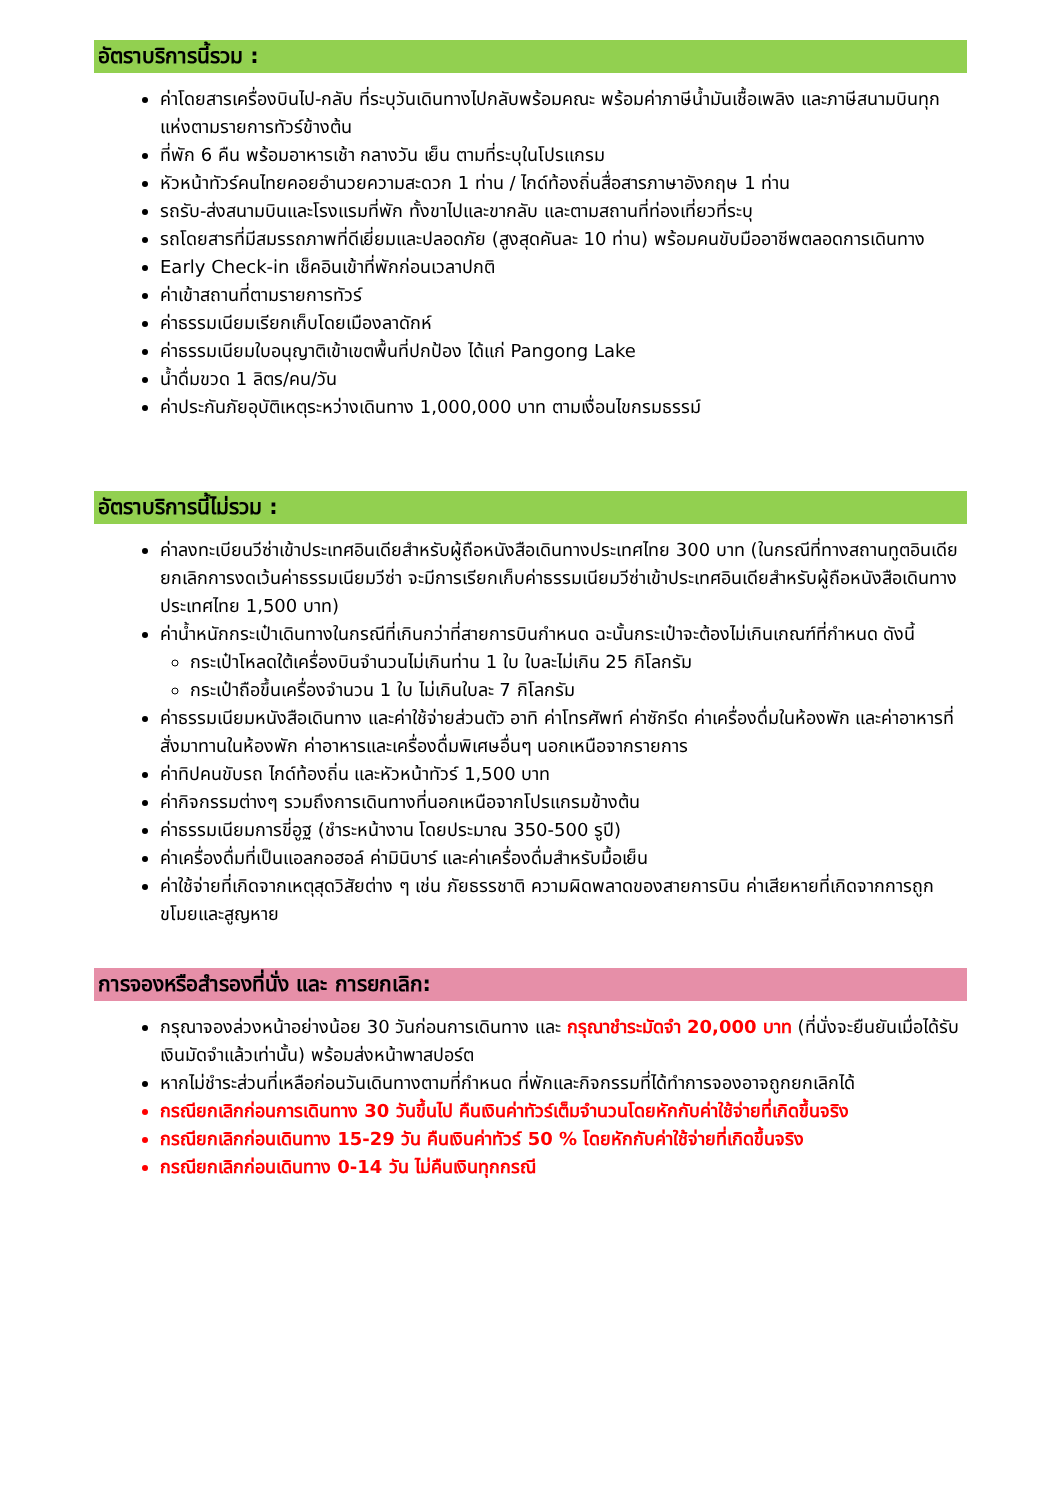อัตราบริการนี้รวม :
ค่าโดยสารเครื่องบินไป-กลับ ที่ระบุวันเดินทางไปกลับพร้อมคณะ พร้อมค่าภาษีน้ำมันเชื้อเพลิง และภาษีสนามบินทุกแห่งตามรายการทัวร์ข้างต้น
ที่พัก 6 คืน พร้อมอาหารเช้า กลางวัน เย็น ตามที่ระบุในโปรแกรม
หัวหน้าทัวร์คนไทยคอยอำนวยความสะดวก 1 ท่าน / ไกด์ท้องถิ่นสื่อสารภาษาอังกฤษ 1 ท่าน
รถรับ-ส่งสนามบินและโรงแรมที่พัก ทั้งขาไปและขากลับ และตามสถานที่ท่องเที่ยวที่ระบุ
รถโดยสารที่มีสมรรถภาพที่ดีเยี่ยมและปลอดภัย (สูงสุดคันละ 10 ท่าน) พร้อมคนขับมืออาชีพตลอดการเดินทาง
Early Check-in เช็คอินเข้าที่พักก่อนเวลาปกติ
ค่าเข้าสถานที่ตามรายการทัวร์
ค่าธรรมเนียมเรียกเก็บโดยเมืองลาดักห์
ค่าธรรมเนียมใบอนุญาติเข้าเขตพื้นที่ปกป้อง ได้แก่ Pangong Lake
น้ำดื่มขวด 1 ลิตร/คน/วัน
ค่าประกันภัยอุบัติเหตุระหว่างเดินทาง 1,000,000 บาท ตามเงื่อนไขกรมธรรม์
อัตราบริการนี้ไม่รวม :
ค่าลงทะเบียนวีซ่าเข้าประเทศอินเดียสำหรับผู้ถือหนังสือเดินทางประเทศไทย 300 บาท (ในกรณีที่ทางสถานทูตอินเดียยกเลิกการงดเว้นค่าธรรมเนียมวีซ่า จะมีการเรียกเก็บค่าธรรมเนียมวีซ่าเข้าประเทศอินเดียสำหรับผู้ถือหนังสือเดินทางประเทศไทย 1,500 บาท)
ค่าน้ำหนักกระเป๋าเดินทางในกรณีที่เกินกว่าที่สายการบินกำหนด ฉะนั้นกระเป๋าจะต้องไม่เกินเกณฑ์ที่กำหนด ดังนี้
กระเป๋าโหลดใต้เครื่องบินจำนวนไม่เกินท่าน 1 ใบ ใบละไม่เกิน 25 กิโลกรัม
กระเป๋าถือขึ้นเครื่องจำนวน 1 ใบ ไม่เกินใบละ 7 กิโลกรัม
ค่าธรรมเนียมหนังสือเดินทาง และค่าใช้จ่ายส่วนตัว อาทิ ค่าโทรศัพท์ ค่าซักรีด ค่าเครื่องดื่มในห้องพัก และค่าอาหารที่สั่งมาทานในห้องพัก ค่าอาหารและเครื่องดื่มพิเศษอื่นๆ นอกเหนือจากรายการ
ค่าทิปคนขับรถ ไกด์ท้องถิ่น และหัวหน้าทัวร์ 1,500 บาท
ค่ากิจกรรมต่างๆ รวมถึงการเดินทางที่นอกเหนือจากโปรแกรมข้างต้น
ค่าธรรมเนียมการขี่อูฐ (ชำระหน้างาน โดยประมาณ 350-500 รูปี)
ค่าเครื่องดื่มที่เป็นแอลกอฮอล์ ค่ามินิบาร์ และค่าเครื่องดื่มสำหรับมื้อเย็น
ค่าใช้จ่ายที่เกิดจากเหตุสุดวิสัยต่าง ๆ เช่น ภัยธรรชาติ ความผิดพลาดของสายการบิน ค่าเสียหายที่เกิดจากการถูกขโมยและสูญหาย
การจองหรือสำรองที่นั่ง และ การยกเลิก:
กรุณาจองล่วงหน้าอย่างน้อย 30 วันก่อนการเดินทาง และ กรุณาชำระมัดจำ 20,000 บาท (ที่นั่งจะยืนยันเมื่อได้รับเงินมัดจำแล้วเท่านั้น) พร้อมส่งหน้าพาสปอร์ต
หากไม่ชำระส่วนที่เหลือก่อนวันเดินทางตามที่กำหนด ที่พักและกิจกรรมที่ได้ทำการจองอาจถูกยกเลิกได้
กรณียกเลิกก่อนการเดินทาง 30 วันขึ้นไป คืนเงินค่าทัวร์เต็มจำนวนโดยหักกับค่าใช้จ่ายที่เกิดขึ้นจริง
กรณียกเลิกก่อนเดินทาง 15-29 วัน คืนเงินค่าทัวร์ 50 % โดยหักกับค่าใช้จ่ายที่เกิดขึ้นจริง
กรณียกเลิกก่อนเดินทาง 0-14 วัน ไม่คืนเงินทุกกรณี